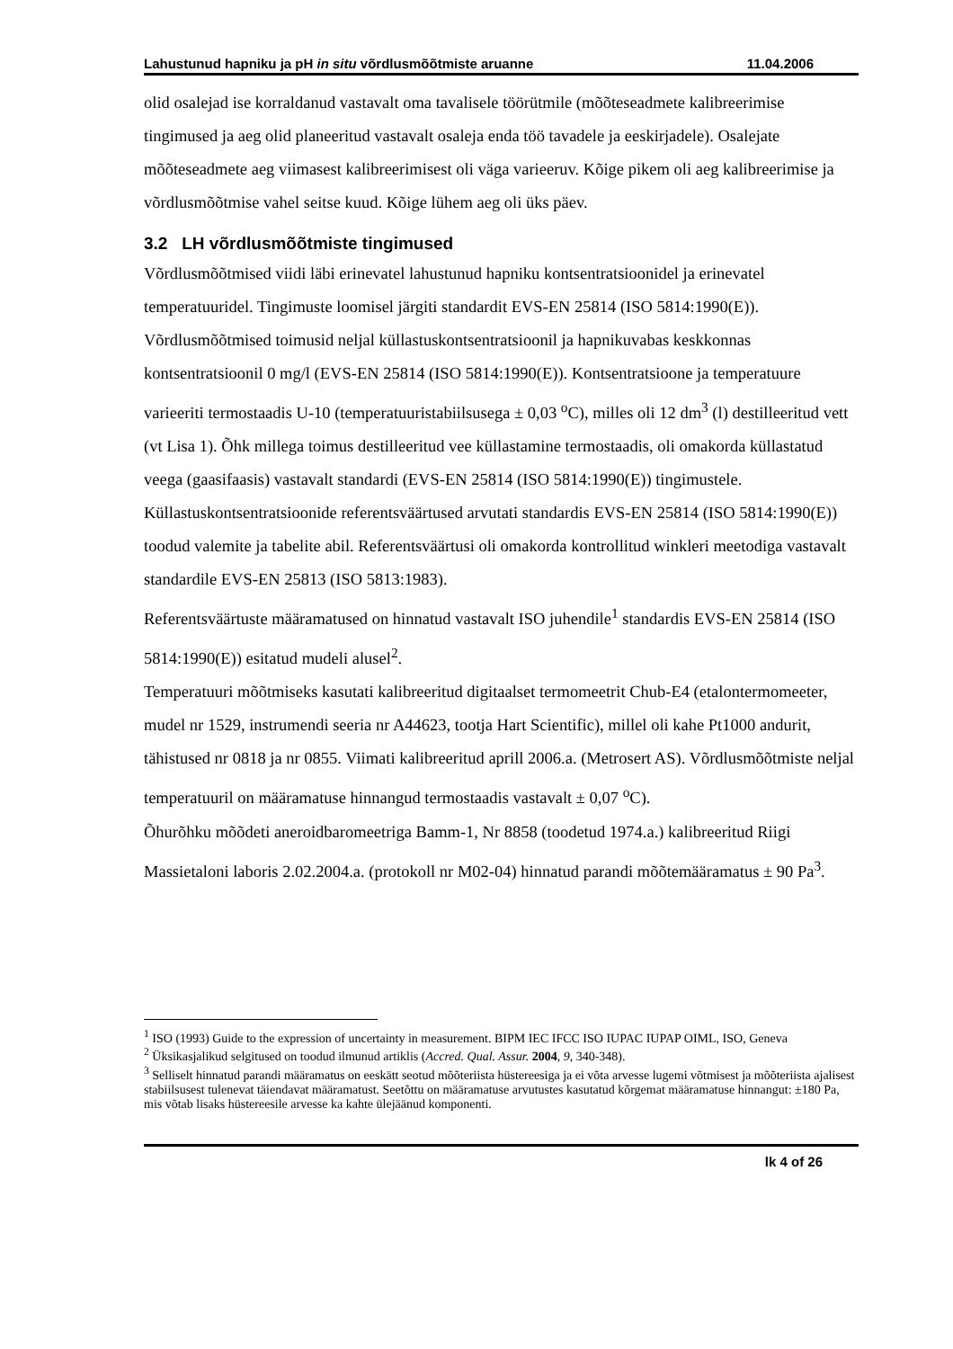Lahustunud hapniku ja pH in situ võrdlusmõõtmiste aruanne 11.04.2006
olid osalejad ise korraldanud vastavalt oma tavalisele töörütmile (mõõteseadmete kalibreerimise tingimused ja aeg olid planeeritud vastavalt osaleja enda töö tavadele ja eeskirjadele). Osalejate mõõteseadmete aeg viimasest kalibreerimisest oli väga varieeruv. Kõige pikem oli aeg kalibreerimise ja võrdlusmõõtmise vahel seitse kuud. Kõige lühem aeg oli üks päev.
3.2 LH võrdlusmõõtmiste tingimused
Võrdlusmõõtmised viidi läbi erinevatel lahustunud hapniku kontsentratsioonidel ja erinevatel temperatuuridel. Tingimuste loomisel järgiti standardit EVS-EN 25814 (ISO 5814:1990(E)). Võrdlusmõõtmised toimusid neljal küllastuskontsentratsioonil ja hapnikuvabas keskkonnas kontsentratsioonil 0 mg/l (EVS-EN 25814 (ISO 5814:1990(E)). Kontsentratsioone ja temperatuure varieeriti termostaadis U-10 (temperatuuristabiilsusega ± 0,03 <sup>o</sup>C), milles oli 12 dm<sup>3</sup> (l) destilleeritud vett (vt Lisa 1). Õhk millega toimus destilleeritud vee küllastamine termostaadis, oli omakorda küllastatud veega (gaasifaasis) vastavalt standardi (EVS-EN 25814 (ISO 5814:1990(E)) tingimustele.
Küllastuskontsentratsioonide referentsväärtused arvutati standardis EVS-EN 25814 (ISO 5814:1990(E)) toodud valemite ja tabelite abil. Referentsväärtusi oli omakorda kontrollitud winkleri meetodiga vastavalt standardile EVS-EN 25813 (ISO 5813:1983).
Referentsväärtuste määramatused on hinnatud vastavalt ISO juhendile<sup>1</sup> standardis EVS-EN 25814 (ISO 5814:1990(E)) esitatud mudeli alusel<sup>2</sup>.
Temperatuuri mõõtmiseks kasutati kalibreeritud digitaalset termomeetrit Chub-E4 (etalontermomeeter, mudel nr 1529, instrumendi seeria nr A44623, tootja Hart Scientific), millel oli kahe Pt1000 andurit, tähistused nr 0818 ja nr 0855. Viimati kalibreeritud aprill 2006.a. (Metrosert AS). Võrdlusmõõtmiste neljal temperatuuril on määramatuse hinnangud termostaadis vastavalt ± 0,07 <sup>o</sup>C).
Õhurõhku mõõdeti aneroidbaromeetriga Bamm-1, Nr 8858 (toodetud 1974.a.) kalibreeritud Riigi Massietaloni laboris 2.02.2004.a. (protokoll nr M02-04) hinnatud parandi mõõtemääramatus ± 90 Pa<sup>3</sup>.
<sup>1</sup> ISO (1993) Guide to the expression of uncertainty in measurement. BIPM IEC IFCC ISO IUPAC IUPAP OIML, ISO, Geneva
<sup>2</sup> Üksikasjalikud selgitused on toodud ilmunud artiklis (Accred. Qual. Assur. 2004, 9, 340-348).
<sup>3</sup> Selliselt hinnatud parandi määramatus on eeskätt seotud mõõteriista hüstereesiga ja ei võta arvesse lugemi võtmisest ja mõõteriista ajalisest stabiilsusest tulenevat täiendavat määramatust. Seetõttu on määramatuse arvutustes kasutatud kõrgemat määramatuse hinnangut: ±180 Pa, mis võtab lisaks hüstereesile arvesse ka kahte ülejäänud komponenti.
lk 4 of 26